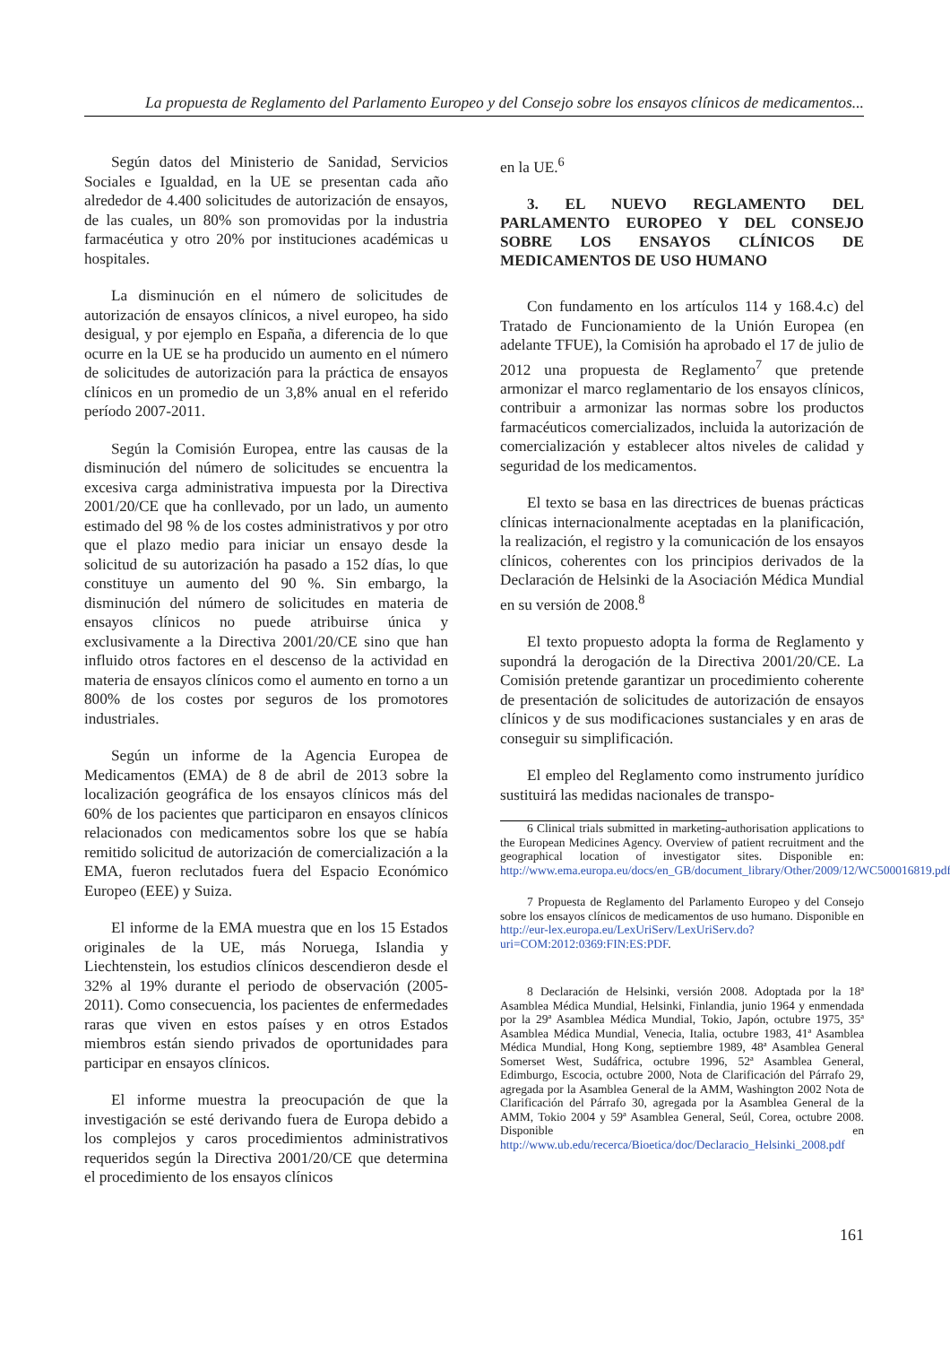La propuesta de Reglamento del Parlamento Europeo y del Consejo sobre los ensayos clínicos de medicamentos...
Según datos del Ministerio de Sanidad, Servicios Sociales e Igualdad, en la UE se presentan cada año alrededor de 4.400 solicitudes de autorización de ensayos, de las cuales, un 80% son promovidas por la industria farmacéutica y otro 20% por instituciones académicas u hospitales.
La disminución en el número de solicitudes de autorización de ensayos clínicos, a nivel europeo, ha sido desigual, y por ejemplo en España, a diferencia de lo que ocurre en la UE se ha producido un aumento en el número de solicitudes de autorización para la práctica de ensayos clínicos en un promedio de un 3,8% anual en el referido período 2007-2011.
Según la Comisión Europea, entre las causas de la disminución del número de solicitudes se encuentra la excesiva carga administrativa impuesta por la Directiva 2001/20/CE que ha conllevado, por un lado, un aumento estimado del 98 % de los costes administrativos y por otro que el plazo medio para iniciar un ensayo desde la solicitud de su autorización ha pasado a 152 días, lo que constituye un aumento del 90 %. Sin embargo, la disminución del número de solicitudes en materia de ensayos clínicos no puede atribuirse única y exclusivamente a la Directiva 2001/20/CE sino que han influido otros factores en el descenso de la actividad en materia de ensayos clínicos como el aumento en torno a un 800% de los costes por seguros de los promotores industriales.
Según un informe de la Agencia Europea de Medicamentos (EMA) de 8 de abril de 2013 sobre la localización geográfica de los ensayos clínicos más del 60% de los pacientes que participaron en ensayos clínicos relacionados con medicamentos sobre los que se había remitido solicitud de autorización de comercialización a la EMA, fueron reclutados fuera del Espacio Económico Europeo (EEE) y Suiza.
El informe de la EMA muestra que en los 15 Estados originales de la UE, más Noruega, Islandia y Liechtenstein, los estudios clínicos descendieron desde el 32% al 19% durante el periodo de observación (2005-2011). Como consecuencia, los pacientes de enfermedades raras que viven en estos países y en otros Estados miembros están siendo privados de oportunidades para participar en ensayos clínicos.
El informe muestra la preocupación de que la investigación se esté derivando fuera de Europa debido a los complejos y caros procedimientos administrativos requeridos según la Directiva 2001/20/CE que determina el procedimiento de los ensayos clínicos
en la UE.<sup>6</sup>
3. EL NUEVO REGLAMENTO DEL PARLAMENTO EUROPEO Y DEL CONSEJO SOBRE LOS ENSAYOS CLÍNICOS DE MEDICAMENTOS DE USO HUMANO
Con fundamento en los artículos 114 y 168.4.c) del Tratado de Funcionamiento de la Unión Europea (en adelante TFUE), la Comisión ha aprobado el 17 de julio de 2012 una propuesta de Reglamento<sup>7</sup> que pretende armonizar el marco reglamentario de los ensayos clínicos, contribuir a armonizar las normas sobre los productos farmacéuticos comercializados, incluida la autorización de comercialización y establecer altos niveles de calidad y seguridad de los medicamentos.
El texto se basa en las directrices de buenas prácticas clínicas internacionalmente aceptadas en la planificación, la realización, el registro y la comunicación de los ensayos clínicos, coherentes con los principios derivados de la Declaración de Helsinki de la Asociación Médica Mundial en su versión de 2008.<sup>8</sup>
El texto propuesto adopta la forma de Reglamento y supondrá la derogación de la Directiva 2001/20/CE. La Comisión pretende garantizar un procedimiento coherente de presentación de solicitudes de autorización de ensayos clínicos y de sus modificaciones sustanciales y en aras de conseguir su simplificación.
El empleo del Reglamento como instrumento jurídico sustituirá las medidas nacionales de transpo-
6 Clinical trials submitted in marketing-authorisation applications to the European Medicines Agency. Overview of patient recruitment and the geographical location of investigator sites. Disponible en: http://www.ema.europa.eu/docs/en_GB/document_library/Other/2009/12/WC500016819.pdf
7 Propuesta de Reglamento del Parlamento Europeo y del Consejo sobre los ensayos clínicos de medicamentos de uso humano. Disponible en http://eur-lex.europa.eu/LexUriServ/LexUriServ.do?uri=COM:2012:0369:FIN:ES:PDF.
8 Declaración de Helsinki, versión 2008. Adoptada por la 18ª Asamblea Médica Mundial, Helsinki, Finlandia, junio 1964 y enmendada por la 29ª Asamblea Médica Mundial, Tokio, Japón, octubre 1975, 35ª Asamblea Médica Mundial, Venecia, Italia, octubre 1983, 41ª Asamblea Médica Mundial, Hong Kong, septiembre 1989, 48ª Asamblea General Somerset West, Sudáfrica, octubre 1996, 52ª Asamblea General, Edimburgo, Escocia, octubre 2000, Nota de Clarificación del Párrafo 29, agregada por la Asamblea General de la AMM, Washington 2002 Nota de Clarificación del Párrafo 30, agregada por la Asamblea General de la AMM, Tokio 2004 y 59ª Asamblea General, Seúl, Corea, octubre 2008. Disponible en http://www.ub.edu/recerca/Bioetica/doc/Declaracio_Helsinki_2008.pdf
161